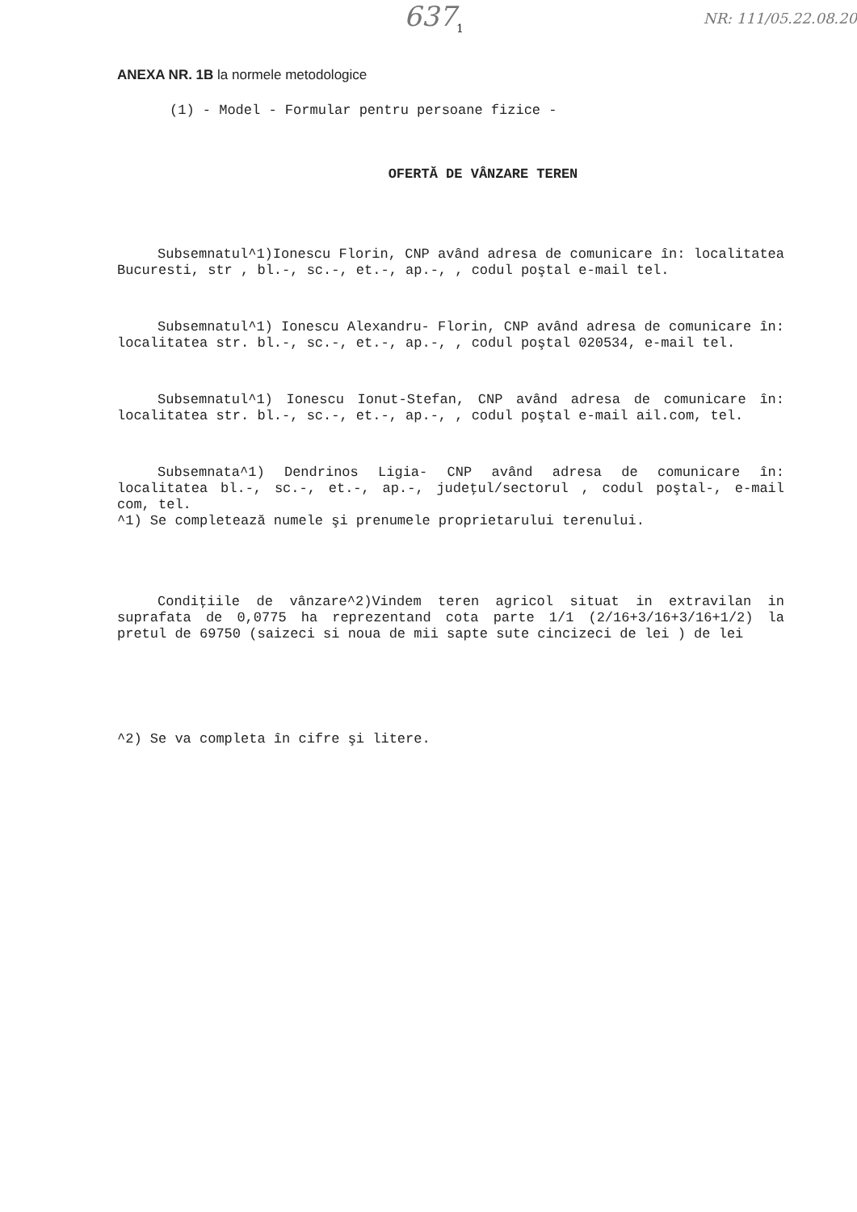637<sub>1</sub> NR: 111/05.22.08.20
ANEXA NR. 1B la normele metodologice
(1) - Model - Formular pentru persoane fizice -
OFERTĂ DE VÂNZARE TEREN
Subsemnatul^1)Ionescu Florin, CNP având adresa de comunicare în: localitatea Bucuresti, str , bl.-, sc.-, et.-, ap.-, , codul poştal e-mail tel.
Subsemnatul^1) Ionescu Alexandru- Florin, CNP având adresa de comunicare în: localitatea str. bl.-, sc.-, et.-, ap.-, , codul poştal 020534, e-mail tel.
Subsemnatul^1) Ionescu Ionut-Stefan, CNP având adresa de comunicare în: localitatea str. bl.-, sc.-, et.-, ap.-, , codul poştal e-mail ail.com, tel.
Subsemnata^1) Dendrinos Ligia- CNP având adresa de comunicare în: localitatea bl.-, sc.-, et.-, ap.-, judeţul/sectorul , codul poştal-, e-mail com, tel.
^1) Se completează numele şi prenumele proprietarului terenului.
Condiţiile de vânzare^2)Vindem teren agricol situat in extravilan in suprafata de 0,0775 ha reprezentand cota parte 1/1 (2/16+3/16+3/16+1/2) la pretul de 69750 (saizeci si noua de mii sapte sute cincizeci de lei ) de lei
^2) Se va completa în cifre şi litere.